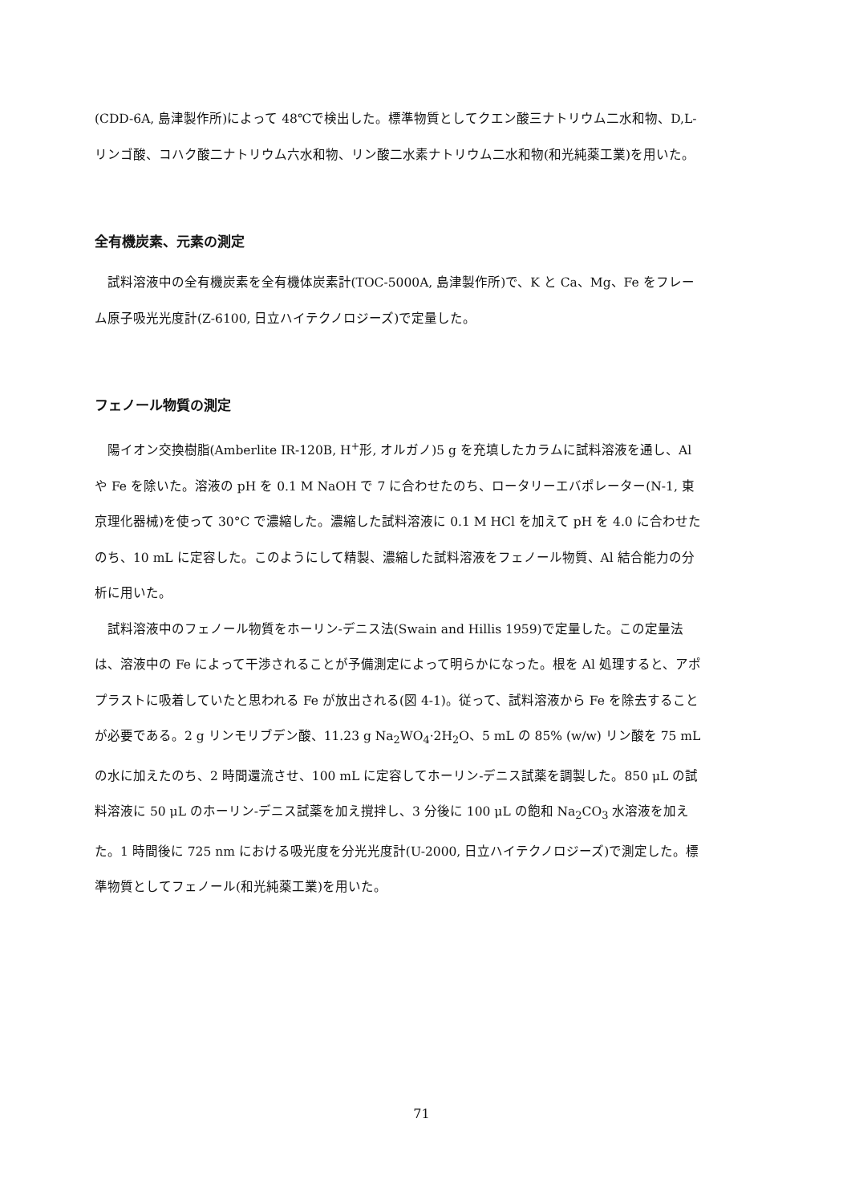(CDD-6A, 島津製作所)によって 48℃で検出した。標準物質としてクエン酸三ナトリウム二水和物、D,L-リンゴ酸、コハク酸二ナトリウム六水和物、リン酸二水素ナトリウム二水和物(和光純薬工業)を用いた。
全有機炭素、元素の測定
試料溶液中の全有機炭素を全有機体炭素計(TOC-5000A, 島津製作所)で、K と Ca、Mg、Fe をフレーム原子吸光光度計(Z-6100, 日立ハイテクノロジーズ)で定量した。
フェノール物質の測定
陽イオン交換樹脂(Amberlite IR-120B, H<sup>+</sup>形, オルガノ)5 g を充填したカラムに試料溶液を通し、Al や Fe を除いた。溶液の pH を 0.1 M NaOH で 7 に合わせたのち、ロータリーエバポレーター(N-1, 東京理化器械)を使って 30°C で濃縮した。濃縮した試料溶液に 0.1 M HCl を加えて pH を 4.0 に合わせたのち、10 mL に定容した。このようにして精製、濃縮した試料溶液をフェノール物質、Al 結合能力の分析に用いた。
試料溶液中のフェノール物質をホーリン-デニス法(Swain and Hillis 1959)で定量した。この定量法は、溶液中の Fe によって干渉されることが予備測定によって明らかになった。根を Al 処理すると、アポプラストに吸着していたと思われる Fe が放出される(図 4-1)。従って、試料溶液から Fe を除去することが必要である。2 g リンモリブデン酸、11.23 g Na<sub>2</sub>WO<sub>4</sub>·2H<sub>2</sub>O、5 mL の 85% (w/w) リン酸を 75 mL の水に加えたのち、2 時間還流させ、100 mL に定容してホーリン-デニス試薬を調製した。850 μL の試料溶液に 50 μL のホーリン-デニス試薬を加え撹拌し、3 分後に 100 μL の飽和 Na<sub>2</sub>CO<sub>3</sub> 水溶液を加えた。1 時間後に 725 nm における吸光度を分光光度計(U-2000, 日立ハイテクノロジーズ)で測定した。標準物質としてフェノール(和光純薬工業)を用いた。
71